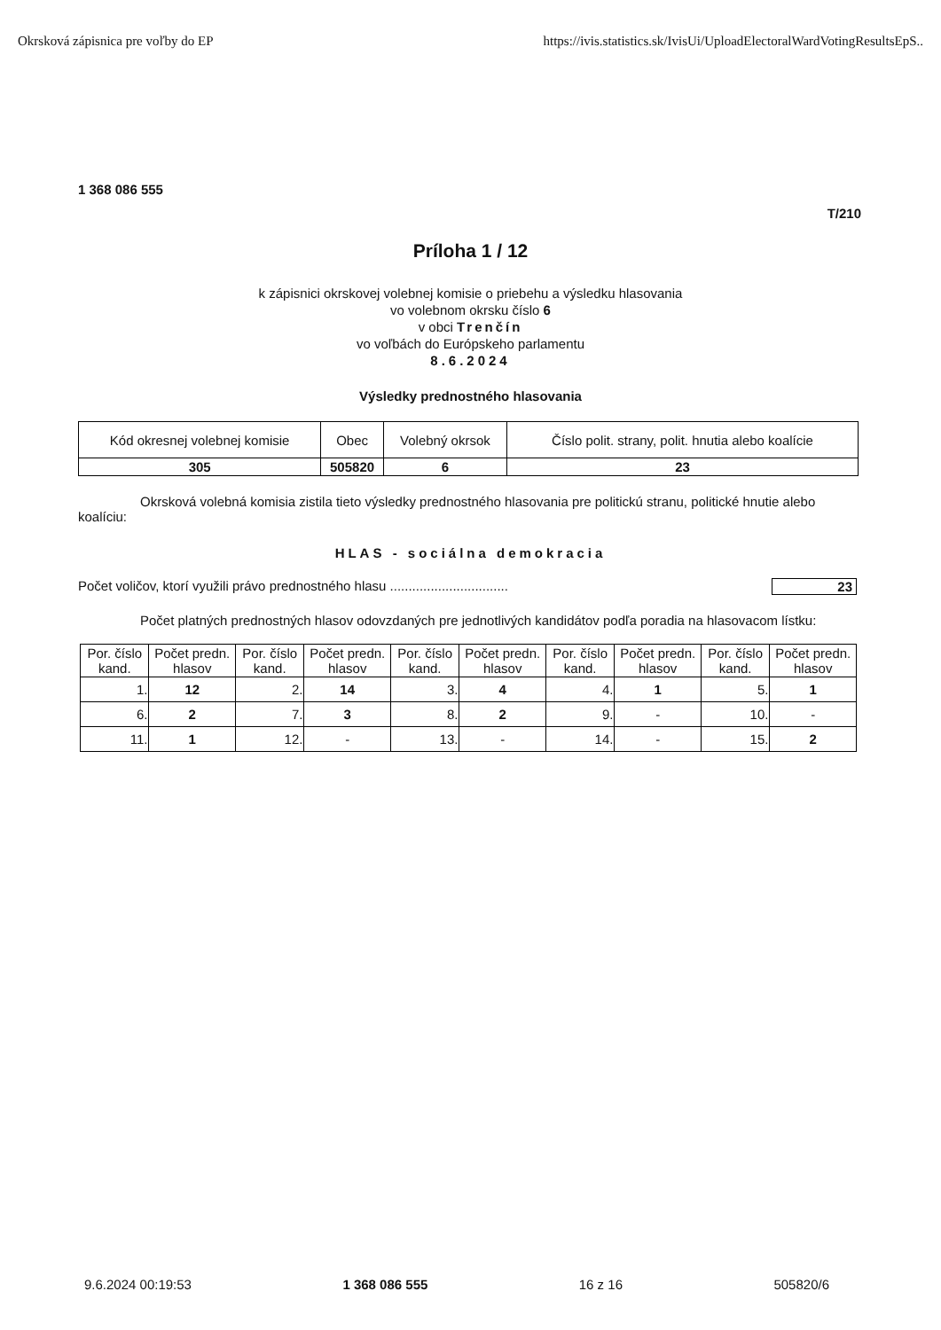Okrsková zápisnica pre voľby do EP https://ivis.statistics.sk/IvisUi/UploadElectoralWardVotingResultsEpS..
1 368 086 555
T/210
Príloha 1 / 12
k zápisnici okrskovej volebnej komisie o priebehu a výsledku hlasovania
vo volebnom okrsku číslo 6
v obci Trenčín
vo voľbách do Európskeho parlamentu
8.6.2024
Výsledky prednostného hlasovania
| Kód okresnej volebnej komisie | Obec | Volebný okrsok | Číslo polit. strany, polit. hnutia alebo koalície |
| --- | --- | --- | --- |
| 305 | 505820 | 6 | 23 |
Okrsková volebná komisia zistila tieto výsledky prednostného hlasovania pre politickú stranu, politické hnutie alebo koalíciu:
HLAS - sociálna demokracia
Počet voličov, ktorí využili právo prednostného hlasu ................................ 23
Počet platných prednostných hlasov odovzdaných pre jednotlivých kandidátov podľa poradia na hlasovacom lístku:
| Por. číslo kand. | Počet predn. hlasov | Por. číslo kand. | Počet predn. hlasov | Por. číslo kand. | Počet predn. hlasov | Por. číslo kand. | Počet predn. hlasov | Por. číslo kand. | Počet predn. hlasov |
| --- | --- | --- | --- | --- | --- | --- | --- | --- | --- |
| 1. | 12 | 2. | 14 | 3. | 4 | 4. | 1 | 5. | 1 |
| 6. | 2 | 7. | 3 | 8. | 2 | 9. | - | 10. | - |
| 11. | 1 | 12. | - | 13. | - | 14. | - | 15. | 2 |
9.6.2024 00:19:53 1 368 086 555 16 z 16 505820/6